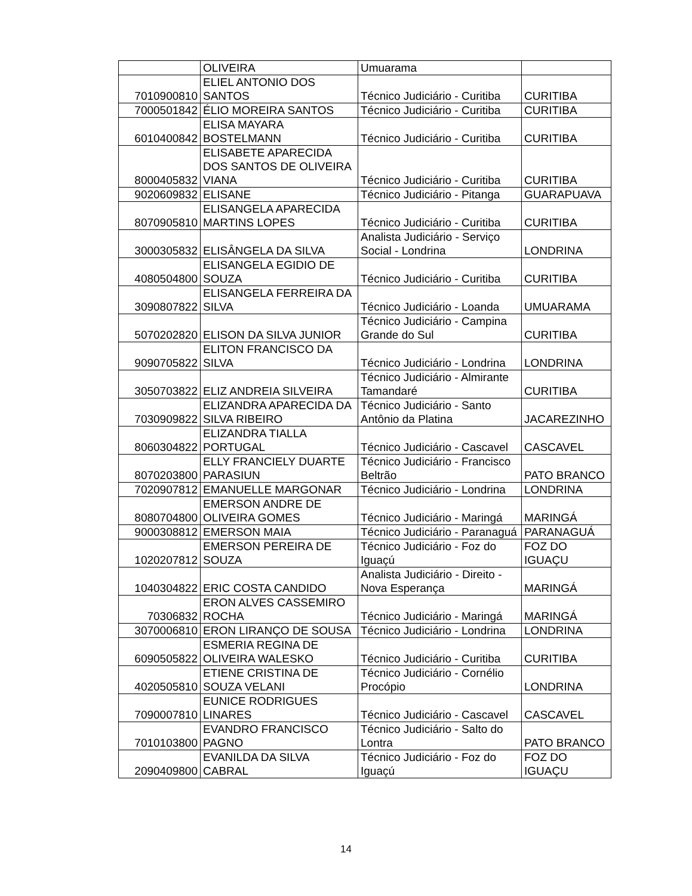| | OLIVEIRA | Umuarama | |
| 7010900810 | ELIEL ANTONIO DOS SANTOS | Técnico Judiciário - Curitiba | CURITIBA |
| 7000501842 | ÉLIO MOREIRA SANTOS | Técnico Judiciário - Curitiba | CURITIBA |
| 6010400842 | ELISA MAYARA BOSTELMANN | Técnico Judiciário - Curitiba | CURITIBA |
| 8000405832 | ELISABETE APARECIDA DOS SANTOS DE OLIVEIRA VIANA | Técnico Judiciário - Curitiba | CURITIBA |
| 9020609832 | ELISANE | Técnico Judiciário - Pitanga | GUARAPUAVA |
| 8070905810 | ELISANGELA APARECIDA MARTINS LOPES | Técnico Judiciário - Curitiba | CURITIBA |
| 3000305832 | ELISÂNGELA DA SILVA | Analista Judiciário - Serviço Social - Londrina | LONDRINA |
| 4080504800 | ELISANGELA EGIDIO DE SOUZA | Técnico Judiciário - Curitiba | CURITIBA |
| 3090807822 | ELISANGELA FERREIRA DA SILVA | Técnico Judiciário - Loanda | UMUARAMA |
| 5070202820 | ELISON DA SILVA JUNIOR | Técnico Judiciário - Campina Grande do Sul | CURITIBA |
| 9090705822 | ELITON FRANCISCO DA SILVA | Técnico Judiciário - Londrina | LONDRINA |
| 3050703822 | ELIZ ANDREIA SILVEIRA | Técnico Judiciário - Almirante Tamandaré | CURITIBA |
| 7030909822 | ELIZANDRA APARECIDA DA SILVA RIBEIRO | Técnico Judiciário - Santo Antônio da Platina | JACAREZINHO |
| 8060304822 | ELIZANDRA TIALLA PORTUGAL | Técnico Judiciário - Cascavel | CASCAVEL |
| 8070203800 | ELLY FRANCIELY DUARTE PARASIUN | Técnico Judiciário - Francisco Beltrão | PATO BRANCO |
| 7020907812 | EMANUELLE MARGONAR | Técnico Judiciário - Londrina | LONDRINA |
| 8080704800 | EMERSON ANDRE DE OLIVEIRA GOMES | Técnico Judiciário - Maringá | MARINGÁ |
| 9000308812 | EMERSON MAIA | Técnico Judiciário - Paranaguá | PARANAGUÁ |
| 1020207812 | EMERSON PEREIRA DE SOUZA | Técnico Judiciário - Foz do Iguaçú | FOZ DO IGUAÇU |
| 1040304822 | ERIC COSTA CANDIDO | Analista Judiciário - Direito - Nova Esperança | MARINGÁ |
| 70306832 | ERON ALVES CASSEMIRO ROCHA | Técnico Judiciário - Maringá | MARINGÁ |
| 3070006810 | ERON LIRANÇO DE SOUSA | Técnico Judiciário - Londrina | LONDRINA |
| 6090505822 | ESMERIA REGINA DE OLIVEIRA WALESKO | Técnico Judiciário - Curitiba | CURITIBA |
| 4020505810 | ETIENE CRISTINA DE SOUZA VELANI | Técnico Judiciário - Cornélio Procópio | LONDRINA |
| 7090007810 | EUNICE RODRIGUES LINARES | Técnico Judiciário - Cascavel | CASCAVEL |
| 7010103800 | EVANDRO FRANCISCO PAGNO | Técnico Judiciário - Salto do Lontra | PATO BRANCO |
| 2090409800 | EVANILDA DA SILVA CABRAL | Técnico Judiciário - Foz do Iguaçú | FOZ DO IGUAÇU |
14